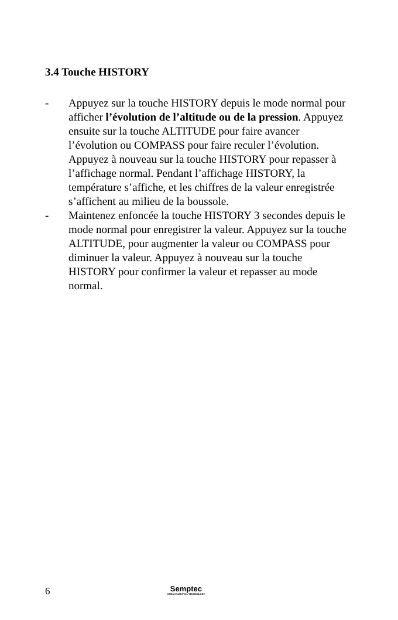3.4 Touche HISTORY
- Appuyez sur la touche HISTORY depuis le mode normal pour afficher l’évolution de l’altitude ou de la pression. Appuyez ensuite sur la touche ALTITUDE pour faire avancer l’évolution ou COMPASS pour faire reculer l’évolution. Appuyez à nouveau sur la touche HISTORY pour repasser à l’affichage normal. Pendant l’affichage HISTORY, la température s’affiche, et les chiffres de la valeur enregistrée s’affichent au milieu de la boussole.
- Maintenez enfoncée la touche HISTORY 3 secondes depuis le mode normal pour enregistrer la valeur. Appuyez sur la touche ALTITUDE, pour augmenter la valeur ou COMPASS pour diminuer la valeur. Appuyez à nouveau sur la touche HISTORY pour confirmer la valeur et repasser au mode normal.
6
Semptec
URBAN SURVIVAL TECHNOLOGY